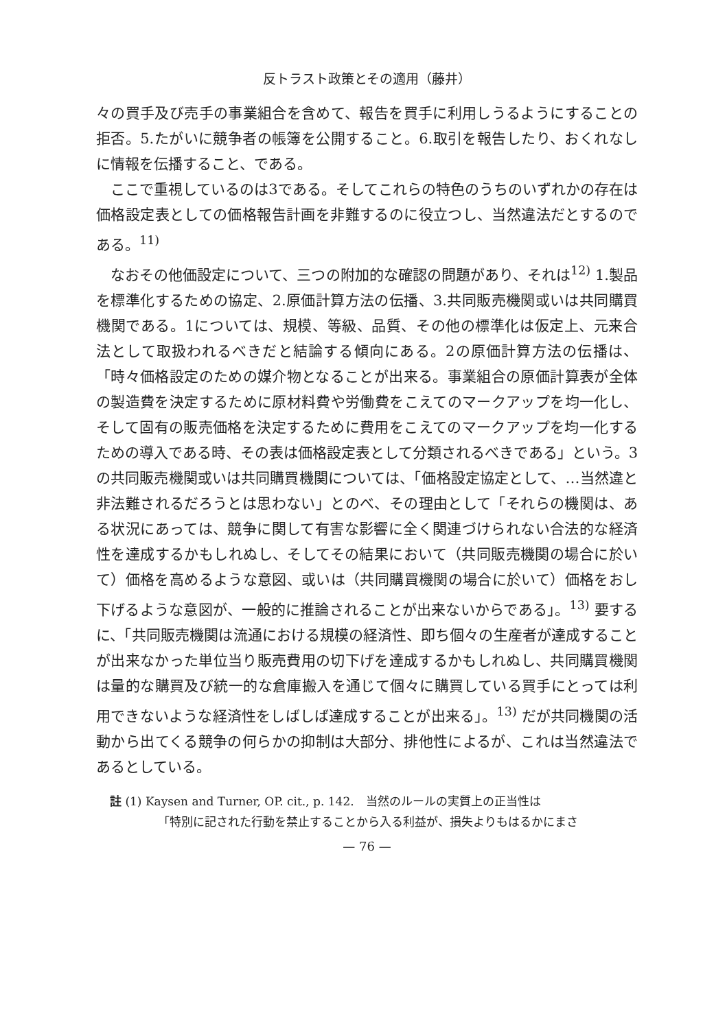反トラスト政策とその適用（藤井）
々の買手及び売手の事業組合を含めて、報告を買手に利用しうるようにすることの拒否。5.たがいに競争者の帳簿を公開すること。6.取引を報告したり、おくれなしに情報を伝播すること、である。
ここで重視しているのは3である。そしてこれらの特色のうちのいずれかの存在は価格設定表としての価格報告計画を非難するのに役立つし、当然違法だとするのである。<sup>11)</sup>
なおその他価設定について、三つの附加的な確認の問題があり、それは<sup>12)</sup> 1.製品を標準化するための協定、2.原価計算方法の伝播、3.共同販売機関或いは共同購買機関である。1については、規模、等級、品質、その他の標準化は仮定上、元来合法として取扱われるべきだと結論する傾向にある。2の原価計算方法の伝播は、「時々価格設定のための媒介物となることが出来る。事業組合の原価計算表が全体の製造費を決定するために原材料費や労働費をこえてのマークアップを均一化し、そして固有の販売価格を決定するために費用をこえてのマークアップを均一化するための導入である時、その表は価格設定表として分類されるべきである」という。3の共同販売機関或いは共同購買機関については、「価格設定協定として、…当然違と非法難されるだろうとは思わない」とのべ、その理由として「それらの機関は、ある状況にあっては、競争に関して有害な影響に全く関連づけられない合法的な経済性を達成するかもしれぬし、そしてその結果において（共同販売機関の場合に於いて）価格を高めるような意図、或いは（共同購買機関の場合に於いて）価格をおし下げるような意図が、一般的に推論されることが出来ないからである」。<sup>13)</sup> 要するに、「共同販売機関は流通における規模の経済性、即ち個々の生産者が達成することが出来なかった単位当り販売費用の切下げを達成するかもしれぬし、共同購買機関は量的な購買及び統一的な倉庫搬入を通じて個々に購買している買手にとっては利用できないような経済性をしばしば達成することが出来る」。<sup>13)</sup> だが共同機関の活動から出てくる競争の何らかの抑制は大部分、排他性によるが、これは当然違法であるとしている。
註 (1) Kaysen and Turner, OP. cit., p. 142.　当然のルールの実質上の正当性は
「特別に記された行動を禁止することから入る利益が、損失よりもはるかにまさ
— 76 —